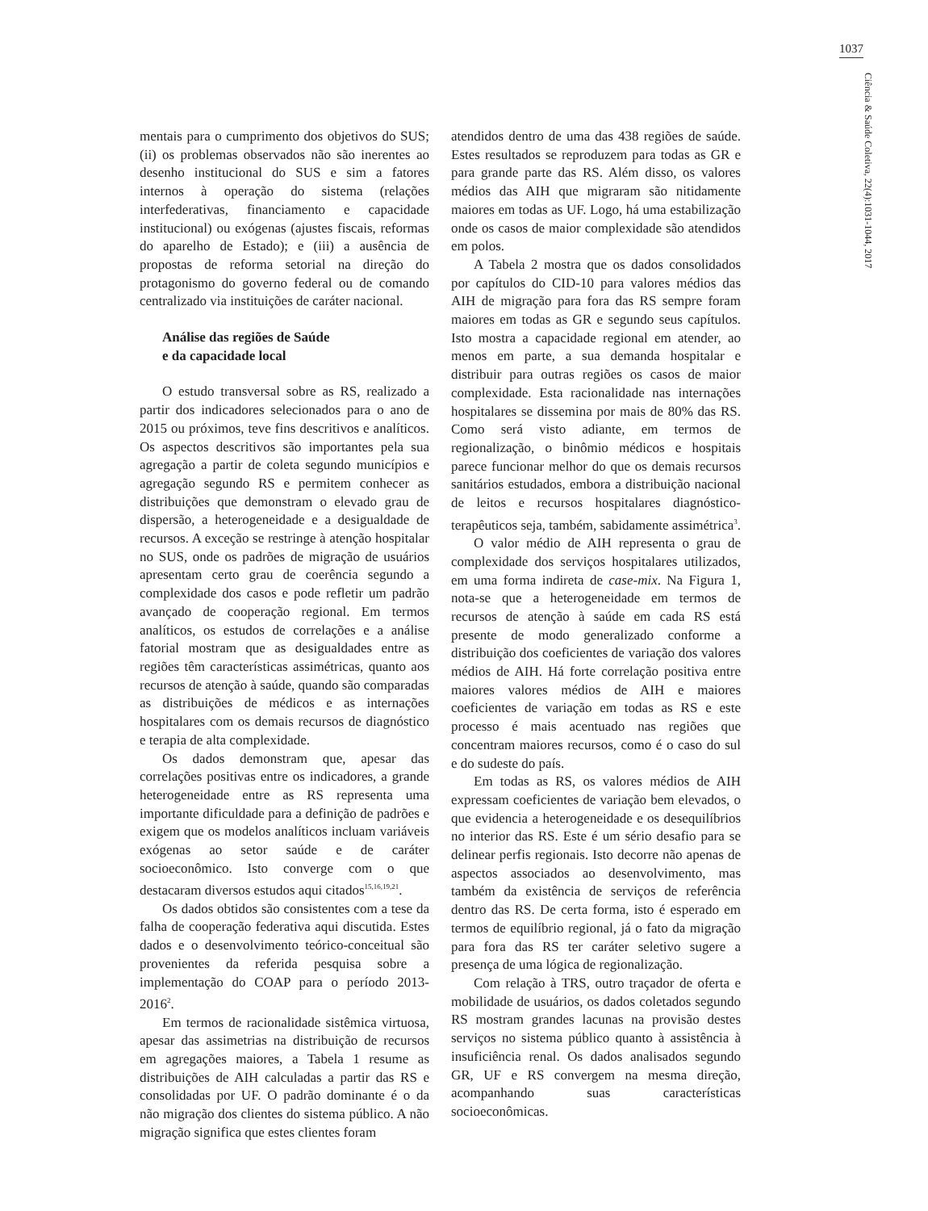1037
Ciência & Saúde Coletiva, 22(4):1031-1044, 2017
mentais para o cumprimento dos objetivos do SUS; (ii) os problemas observados não são inerentes ao desenho institucional do SUS e sim a fatores internos à operação do sistema (relações interfederativas, financiamento e capacidade institucional) ou exógenas (ajustes fiscais, reformas do aparelho de Estado); e (iii) a ausência de propostas de reforma setorial na direção do protagonismo do governo federal ou de comando centralizado via instituições de caráter nacional.
Análise das regiões de Saúde
e da capacidade local
O estudo transversal sobre as RS, realizado a partir dos indicadores selecionados para o ano de 2015 ou próximos, teve fins descritivos e analíticos. Os aspectos descritivos são importantes pela sua agregação a partir de coleta segundo municípios e agregação segundo RS e permitem conhecer as distribuições que demonstram o elevado grau de dispersão, a heterogeneidade e a desigualdade de recursos. A exceção se restringe à atenção hospitalar no SUS, onde os padrões de migração de usuários apresentam certo grau de coerência segundo a complexidade dos casos e pode refletir um padrão avançado de cooperação regional. Em termos analíticos, os estudos de correlações e a análise fatorial mostram que as desigualdades entre as regiões têm características assimétricas, quanto aos recursos de atenção à saúde, quando são comparadas as distribuições de médicos e as internações hospitalares com os demais recursos de diagnóstico e terapia de alta complexidade.
Os dados demonstram que, apesar das correlações positivas entre os indicadores, a grande heterogeneidade entre as RS representa uma importante dificuldade para a definição de padrões e exigem que os modelos analíticos incluam variáveis exógenas ao setor saúde e de caráter socioeconômico. Isto converge com o que destacaram diversos estudos aqui citados<sup>15,16,19,21</sup>.
Os dados obtidos são consistentes com a tese da falha de cooperação federativa aqui discutida. Estes dados e o desenvolvimento teórico-conceitual são provenientes da referida pesquisa sobre a implementação do COAP para o período 2013-2016<sup>2</sup>.
Em termos de racionalidade sistêmica virtuosa, apesar das assimetrias na distribuição de recursos em agregações maiores, a Tabela 1 resume as distribuições de AIH calculadas a partir das RS e consolidadas por UF. O padrão dominante é o da não migração dos clientes do sistema público. A não migração significa que estes clientes foram
atendidos dentro de uma das 438 regiões de saúde. Estes resultados se reproduzem para todas as GR e para grande parte das RS. Além disso, os valores médios das AIH que migraram são nitidamente maiores em todas as UF. Logo, há uma estabilização onde os casos de maior complexidade são atendidos em polos.
A Tabela 2 mostra que os dados consolidados por capítulos do CID-10 para valores médios das AIH de migração para fora das RS sempre foram maiores em todas as GR e segundo seus capítulos. Isto mostra a capacidade regional em atender, ao menos em parte, a sua demanda hospitalar e distribuir para outras regiões os casos de maior complexidade. Esta racionalidade nas internações hospitalares se dissemina por mais de 80% das RS. Como será visto adiante, em termos de regionalização, o binômio médicos e hospitais parece funcionar melhor do que os demais recursos sanitários estudados, embora a distribuição nacional de leitos e recursos hospitalares diagnóstico-terapêuticos seja, também, sabidamente assimétrica<sup>3</sup>.
O valor médio de AIH representa o grau de complexidade dos serviços hospitalares utilizados, em uma forma indireta de case-mix. Na Figura 1, nota-se que a heterogeneidade em termos de recursos de atenção à saúde em cada RS está presente de modo generalizado conforme a distribuição dos coeficientes de variação dos valores médios de AIH. Há forte correlação positiva entre maiores valores médios de AIH e maiores coeficientes de variação em todas as RS e este processo é mais acentuado nas regiões que concentram maiores recursos, como é o caso do sul e do sudeste do país.
Em todas as RS, os valores médios de AIH expressam coeficientes de variação bem elevados, o que evidencia a heterogeneidade e os desequilíbrios no interior das RS. Este é um sério desafio para se delinear perfis regionais. Isto decorre não apenas de aspectos associados ao desenvolvimento, mas também da existência de serviços de referência dentro das RS. De certa forma, isto é esperado em termos de equilíbrio regional, já o fato da migração para fora das RS ter caráter seletivo sugere a presença de uma lógica de regionalização.
Com relação à TRS, outro traçador de oferta e mobilidade de usuários, os dados coletados segundo RS mostram grandes lacunas na provisão destes serviços no sistema público quanto à assistência à insuficiência renal. Os dados analisados segundo GR, UF e RS convergem na mesma direção, acompanhando suas características socioeconômicas.